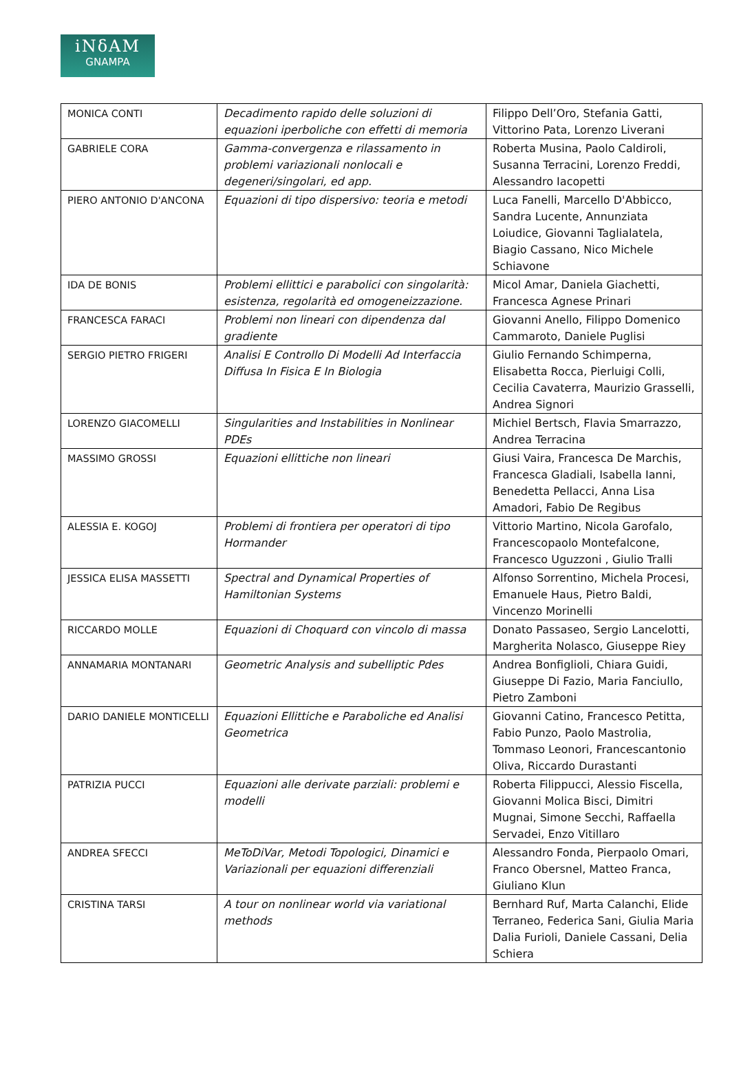iNδAM
GNAMPA
| MONICA CONTI | Decadimento rapido delle soluzioni di equazioni iperboliche con effetti di memoria | Filippo Dell’Oro, Stefania Gatti, Vittorino Pata, Lorenzo Liverani |
| GABRIELE CORA | Gamma-convergenza e rilassamento in problemi variazionali nonlocali e degeneri/singolari, ed app. | Roberta Musina, Paolo Caldiroli, Susanna Terracini, Lorenzo Freddi, Alessandro Iacopetti |
| PIERO ANTONIO D'ANCONA | Equazioni di tipo dispersivo: teoria e metodi | Luca Fanelli, Marcello D'Abbicco, Sandra Lucente, Annunziata Loiudice, Giovanni Taglialatela, Biagio Cassano, Nico Michele Schiavone |
| IDA DE BONIS | Problemi ellittici e parabolici con singolarità: esistenza, regolarità ed omogeneizzazione. | Micol Amar, Daniela Giachetti, Francesca Agnese Prinari |
| FRANCESCA FARACI | Problemi non lineari con dipendenza dal gradiente | Giovanni Anello, Filippo Domenico Cammaroto, Daniele Puglisi |
| SERGIO PIETRO FRIGERI | Analisi E Controllo Di Modelli Ad Interfaccia Diffusa In Fisica E In Biologia | Giulio Fernando Schimperna, Elisabetta Rocca, Pierluigi Colli, Cecilia Cavaterra, Maurizio Grasselli, Andrea Signori |
| LORENZO GIACOMELLI | Singularities and Instabilities in Nonlinear PDEs | Michiel Bertsch, Flavia Smarrazzo, Andrea Terracina |
| MASSIMO GROSSI | Equazioni ellittiche non lineari | Giusi Vaira, Francesca De Marchis, Francesca Gladiali, Isabella Ianni, Benedetta Pellacci, Anna Lisa Amadori, Fabio De Regibus |
| ALESSIA E. KOGOJ | Problemi di frontiera per operatori di tipo Hormander | Vittorio Martino, Nicola Garofalo, Francescopaolo Montefalcone, Francesco Uguzzoni , Giulio Tralli |
| JESSICA ELISA MASSETTI | Spectral and Dynamical Properties of Hamiltonian Systems | Alfonso Sorrentino, Michela Procesi, Emanuele Haus, Pietro Baldi, Vincenzo Morinelli |
| RICCARDO MOLLE | Equazioni di Choquard con vincolo di massa | Donato Passaseo, Sergio Lancelotti, Margherita Nolasco, Giuseppe Riey |
| ANNAMARIA MONTANARI | Geometric Analysis and subelliptic Pdes | Andrea Bonfiglioli, Chiara Guidi, Giuseppe Di Fazio, Maria Fanciullo, Pietro Zamboni |
| DARIO DANIELE MONTICELLI | Equazioni Ellittiche e Paraboliche ed Analisi Geometrica | Giovanni Catino, Francesco Petitta, Fabio Punzo, Paolo Mastrolia, Tommaso Leonori, Francescantonio Oliva, Riccardo Durastanti |
| PATRIZIA PUCCI | Equazioni alle derivate parziali: problemi e modelli | Roberta Filippucci, Alessio Fiscella, Giovanni Molica Bisci, Dimitri Mugnai, Simone Secchi, Raffaella Servadei, Enzo Vitillaro |
| ANDREA SFECCI | MeToDiVar, Metodi Topologici, Dinamici e Variazionali per equazioni differenziali | Alessandro Fonda, Pierpaolo Omari, Franco Obersnel, Matteo Franca, Giuliano Klun |
| CRISTINA TARSI | A tour on nonlinear world via variational methods | Bernhard Ruf, Marta Calanchi, Elide Terraneo, Federica Sani, Giulia Maria Dalia Furioli, Daniele Cassani, Delia Schiera |